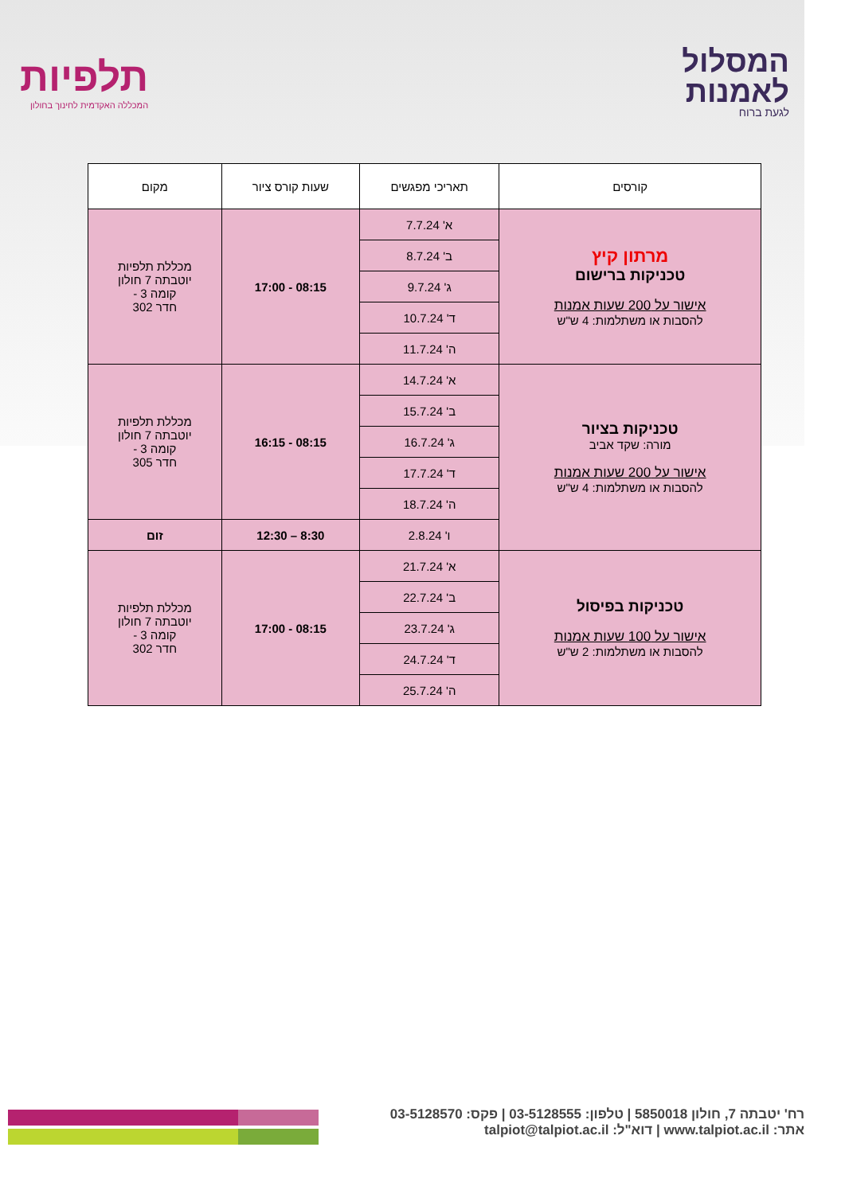תלפיות
המכללה האקדמית לחינוך בחולון
המסלול
לאמנות
לגעת ברוח
| קורסים | תאריכי מפגשים | שעות קורס ציור | מקום |
| --- | --- | --- | --- |
| מרתון קיץ טכניקות ברישום אישור על 200 שעות אמנות להסבות או משתלמות: 4 ש"ש | א' 7.7.24 | 08:15 - 17:00 | מכללת תלפיות יוטבתה 7 חולון קומה 3 - חדר 302 |
| | ב' 8.7.24 | | |
| | ג' 9.7.24 | | |
| | ד' 10.7.24 | | |
| | ה' 11.7.24 | | |
| טכניקות בציור מורה: שקד אביב אישור על 200 שעות אמנות להסבות או משתלמות: 4 ש"ש | א' 14.7.24 | 08:15 - 16:15 | מכללת תלפיות יוטבתה 7 חולון קומה 3 - חדר 305 |
| | ב' 15.7.24 | | |
| | ג' 16.7.24 | | |
| | ד' 17.7.24 | | |
| | ה' 18.7.24 | | |
| | ו' 2.8.24 | 8:30 – 12:30 | זום |
| טכניקות בפיסול אישור על 100 שעות אמנות להסבות או משתלמות: 2 ש"ש | א' 21.7.24 | 08:15 - 17:00 | מכללת תלפיות יוטבתה 7 חולון קומה 3 - חדר 302 |
| | ב' 22.7.24 | | |
| | ג' 23.7.24 | | |
| | ד' 24.7.24 | | |
| | ה' 25.7.24 | | |
רח' יטבתה 7, חולון 5850018 | טלפון: 03-5128555 | פקס: 03-5128570
אתר: www.talpiot.ac.il | דוא"ל: talpiot@talpiot.ac.il